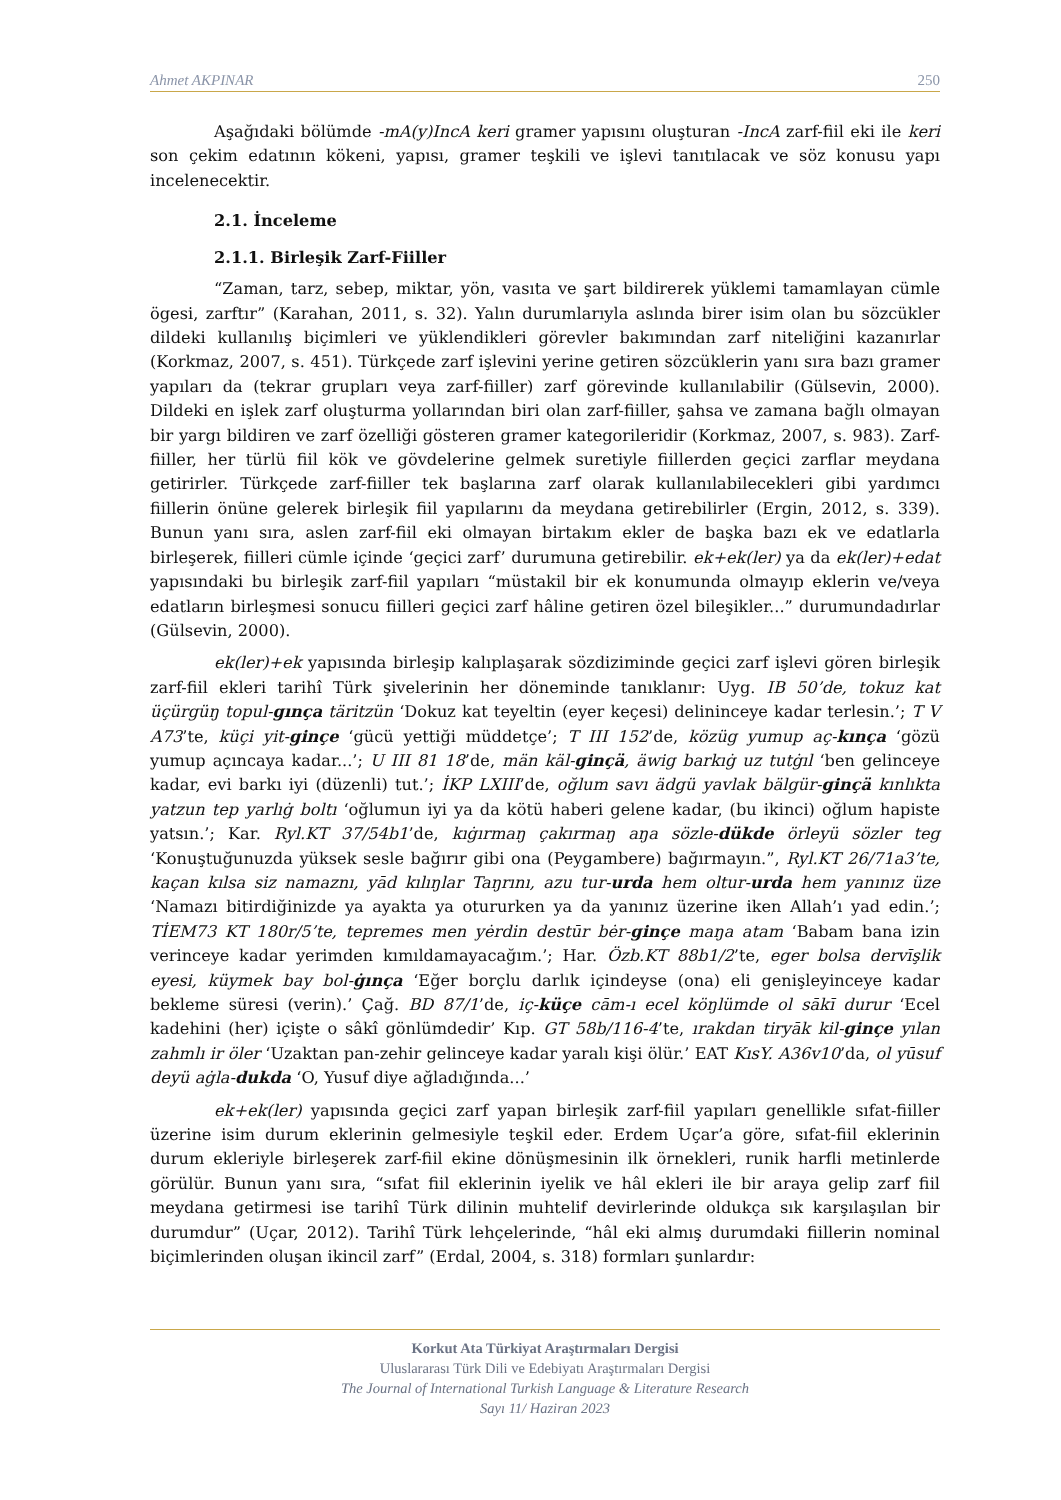Ahmet AKPINAR 250
Aşağıdaki bölümde -mA(y)IncA keri gramer yapısını oluşturan -IncA zarf-fiil eki ile keri son çekim edatının kökeni, yapısı, gramer teşkili ve işlevi tanıtılacak ve söz konusu yapı incelenecektir.
2.1. İnceleme
2.1.1. Birleşik Zarf-Fiiller
“Zaman, tarz, sebep, miktar, yön, vasıta ve şart bildirerek yüklemi tamamlayan cümle ögesi, zarftır” (Karahan, 2011, s. 32). Yalın durumlarıyla aslında birer isim olan bu sözcükler dildeki kullanılış biçimleri ve yüklendikleri görevler bakımından zarf niteliğini kazanırlar (Korkmaz, 2007, s. 451). Türkçede zarf işlevini yerine getiren sözcüklerin yanı sıra bazı gramer yapıları da (tekrar grupları veya zarf-fiiller) zarf görevinde kullanılabilir (Gülsevin, 2000). Dildeki en işlek zarf oluşturma yollarından biri olan zarf-fiiller, şahsa ve zamana bağlı olmayan bir yargı bildiren ve zarf özelliği gösteren gramer kategorileridir (Korkmaz, 2007, s. 983). Zarf-fiiller, her türlü fiil kök ve gövdelerine gelmek suretiyle fiillerden geçici zarflar meydana getirirler. Türkçede zarf-fiiller tek başlarına zarf olarak kullanılabilecekleri gibi yardımcı fiillerin önüne gelerek birleşik fiil yapılarını da meydana getirebilirler (Ergin, 2012, s. 339). Bunun yanı sıra, aslen zarf-fiil eki olmayan birtakım ekler de başka bazı ek ve edatlarla birleşerek, fiilleri cümle içinde ‘geçici zarf’ durumuna getirebilir. ek+ek(ler) ya da ek(ler)+edat yapısındaki bu birleşik zarf-fiil yapıları “müstakil bir ek konumunda olmayıp eklerin ve/veya edatların birleşmesi sonucu fiilleri geçici zarf hâline getiren özel bileşikler...” durumundadırlar (Gülsevin, 2000).
ek(ler)+ek yapısında birleşip kalıplaşarak sözdiziminde geçici zarf işlevi gören birleşik zarf-fiil ekleri tarihî Türk şivelerinin her döneminde tanıklanır: Uyg. IB 50’de, tokuz kat üçürgüŋ topul-gınça täritzün ‘Dokuz kat teyeltin (eyer keçesi) delininceye kadar terlesin.’; T V A73’te, küçi yit-ginçe ‘gücü yettiği müddetçe’; T III 152’de, közüg yumup aç-kınça ‘gözü yumup açıncaya kadar...’; U III 81 18’de, män käl-ginçä, äwig barkıġ uz tutġıl ‘ben gelinceye kadar, evi barkı iyi (düzenli) tut.’; İKP LXIII’de, oğlum savı ädgü yavlak bälgür-ginçä kınlıkta yatzun tep yarlıġ boltı ‘oğlumun iyi ya da kötü haberi gelene kadar, (bu ikinci) oğlum hapiste yatsın.’; Kar. Ryl.KT 37/54b1’de, kıġırmaŋ çakırmaŋ aŋa sözle-dükde örleyü sözler teg ‘Konuştuğunuzda yüksek sesle bağırır gibi ona (Peygambere) bağırmayın.”, Ryl.KT 26/71a3’te, kaçan kılsa siz namaznı, yād kılıŋlar Taŋrını, azu tur-urda hem oltur-urda hem yanınız üze ‘Namazı bitirdiğinizde ya ayakta ya otururken ya da yanınız üzerine iken Allah’ı yad edin.’; TİEM73 KT 180r/5’te, tepremes men yėrdin destūr bėr-ginçe maŋa atam ‘Babam bana izin verinceye kadar yerimden kımıldamayacağım.’; Har. Özb.KT 88b1/2’te, eger bolsa dervīşlik eyesi, küymek bay bol-ġınça ‘Eğer borçlu darlık içindeyse (ona) eli genişleyinceye kadar bekleme süresi (verin).’ Çağ. BD 87/1’de, iç-küçe cām-ı ecel köŋlümde ol sākī durur ‘Ecel kadehini (her) içişte o sâkî gönlümdedir’ Kıp. GT 58b/116-4’te, ırakdan tiryāk kil-ginçe yılan zahmlı ir öler ‘Uzaktan pan-zehir gelinceye kadar yaralı kişi ölür.’ EAT KısY. A36v10’da, ol yūsuf deyü aġla-dukda ‘O, Yusuf diye ağladığında...’
ek+ek(ler) yapısında geçici zarf yapan birleşik zarf-fiil yapıları genellikle sıfat-fiiller üzerine isim durum eklerinin gelmesiyle teşkil eder. Erdem Uçar’a göre, sıfat-fiil eklerinin durum ekleriyle birleşerek zarf-fiil ekine dönüşmesinin ilk örnekleri, runik harfli metinlerde görülür. Bunun yanı sıra, “sıfat fiil eklerinin iyelik ve hâl ekleri ile bir araya gelip zarf fiil meydana getirmesi ise tarihî Türk dilinin muhtelif devirlerinde oldukça sık karşılaşılan bir durumdur” (Uçar, 2012). Tarihî Türk lehçelerinde, “hâl eki almış durumdaki fiillerin nominal biçimlerinden oluşan ikincil zarf” (Erdal, 2004, s. 318) formları şunlardır:
Korkut Ata Türkiyat Araştırmaları Dergisi
Uluslararası Türk Dili ve Edebiyatı Araştırmaları Dergisi
The Journal of International Turkish Language & Literature Research
Sayı 11/ Haziran 2023